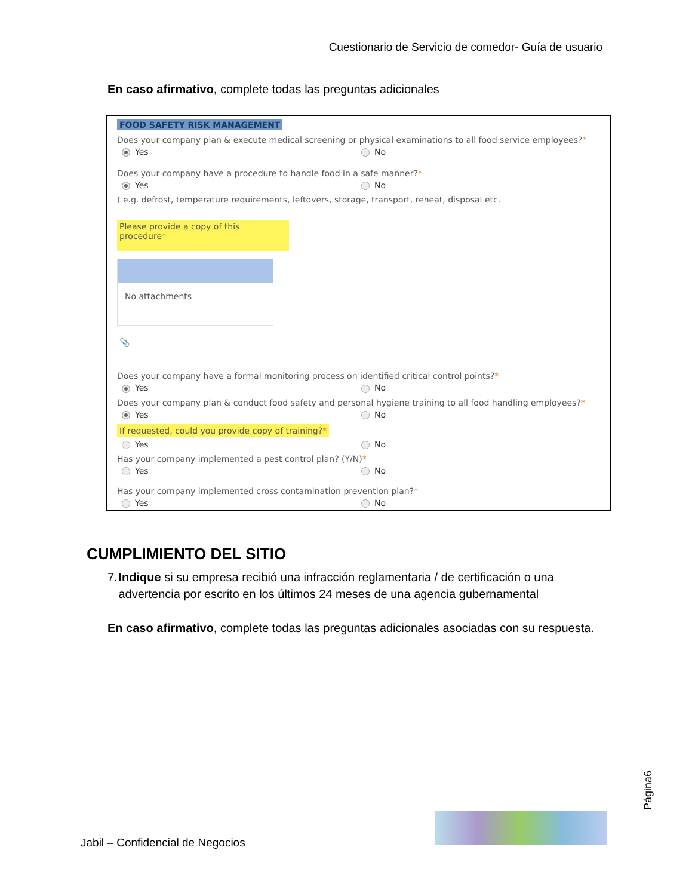Cuestionario de Servicio de comedor- Guía de usuario
En caso afirmativo, complete todas las preguntas adicionales
FOOD SAFETY RISK MANAGEMENT
Does your company plan & execute medical screening or physical examinations to all food service employees?*
Yes No
Does your company have a procedure to handle food in a safe manner?*
Yes No
( e.g. defrost, temperature requirements, leftovers, storage, transport, reheat, disposal etc.
Please provide a copy of this procedure*
No attachments
📎
Does your company have a formal monitoring process on identified critical control points?*
Yes No
Does your company plan & conduct food safety and personal hygiene training to all food handling employees?*
Yes No
If requested, could you provide copy of training?*
Yes No
Has your company implemented a pest control plan? (Y/N)*
Yes No
Has your company implemented cross contamination prevention plan?*
Yes No
CUMPLIMIENTO DEL SITIO
7. Indique si su empresa recibió una infracción reglamentaria / de certificación o una advertencia por escrito en los últimos 24 meses de una agencia gubernamental
En caso afirmativo, complete todas las preguntas adicionales asociadas con su respuesta.
Jabil – Confidencial de Negocios
Página6